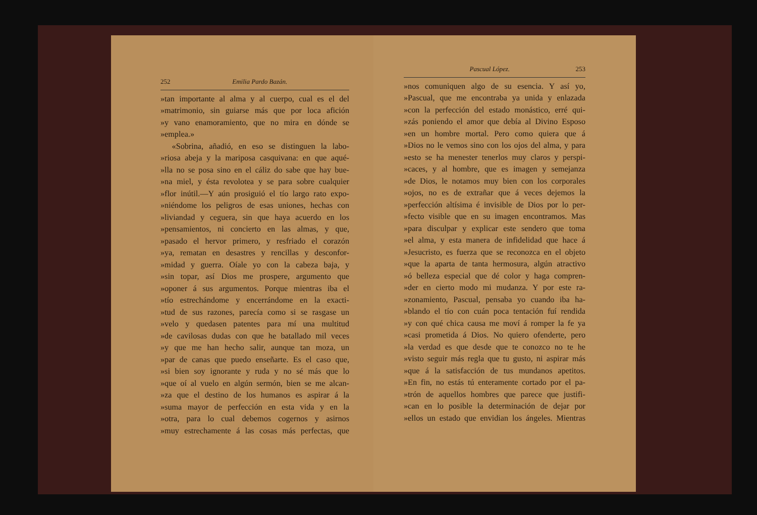252 Emilia Pardo Bazán.
»tan importante al alma y al cuerpo, cual es el del
»matrimonio, sin guiarse más que por loca afición
»y vano enamoramiento, que no mira en dónde se
»emplea.»
«Sobrina, añadió, en eso se distinguen la labo-
»riosa abeja y la mariposa casquivana: en que aqué-
»lla no se posa sino en el cáliz do sabe que hay bue-
»na miel, y ésta revolotea y se para sobre cualquier
»flor inútil.—Y aún prosiguió el tío largo rato expo-
»niéndome los peligros de esas uniones, hechas con
»liviandad y ceguera, sin que haya acuerdo en los
»pensamientos, ni concierto en las almas, y que,
»pasado el hervor primero, y resfriado el corazón
»ya, rematan en desastres y rencillas y desconfor-
»midad y guerra. Oíale yo con la cabeza baja, y
»sin topar, así Dios me prospere, argumento que
»oponer á sus argumentos. Porque mientras iba el
»tío estrechándome y encerrándome en la exacti-
»tud de sus razones, parecía como si se rasgase un
»velo y quedasen patentes para mí una multitud
»de cavilosas dudas con que he batallado mil veces
»y que me han hecho salir, aunque tan moza, un
»par de canas que puedo enseñarte. Es el caso que,
»si bien soy ignorante y ruda y no sé más que lo
»que oí al vuelo en algún sermón, bien se me alcan-
»za que el destino de los humanos es aspirar á la
»suma mayor de perfección en esta vida y en la
»otra, para lo cual debemos cogernos y asirnos
»muy estrechamente á las cosas más perfectas, que
Pascual López. 253
»nos comuniquen algo de su esencia. Y así yo,
»Pascual, que me encontraba ya unida y enlazada
»con la perfección del estado monástico, erré qui-
»zás poniendo el amor que debía al Divino Esposo
»en un hombre mortal. Pero como quiera que á
»Dios no le vemos sino con los ojos del alma, y para
»esto se ha menester tenerlos muy claros y perspi-
»caces, y al hombre, que es imagen y semejanza
»de Dios, le notamos muy bien con los corporales
»ojos, no es de extrañar que á veces dejemos la
»perfección altísima é invisible de Dios por lo per-
»fecto visible que en su imagen encontramos. Mas
»para disculpar y explicar este sendero que toma
»el alma, y esta manera de infidelidad que hace á
»Jesucristo, es fuerza que se reconozca en el objeto
»que la aparta de tanta hermosura, algún atractivo
»ó belleza especial que dé color y haga compren-
»der en cierto modo mi mudanza. Y por este ra-
»zonamiento, Pascual, pensaba yo cuando iba ha-
»blando el tío con cuán poca tentación fuí rendida
»y con qué chica causa me moví á romper la fe ya
»casi prometida á Dios. No quiero ofenderte, pero
»la verdad es que desde que te conozco no te he
»visto seguir más regla que tu gusto, ni aspirar más
»que á la satisfacción de tus mundanos apetitos.
»En fin, no estás tú enteramente cortado por el pa-
»trón de aquellos hombres que parece que justifi-
»can en lo posible la determinación de dejar por
»ellos un estado que envidian los ángeles. Mientras